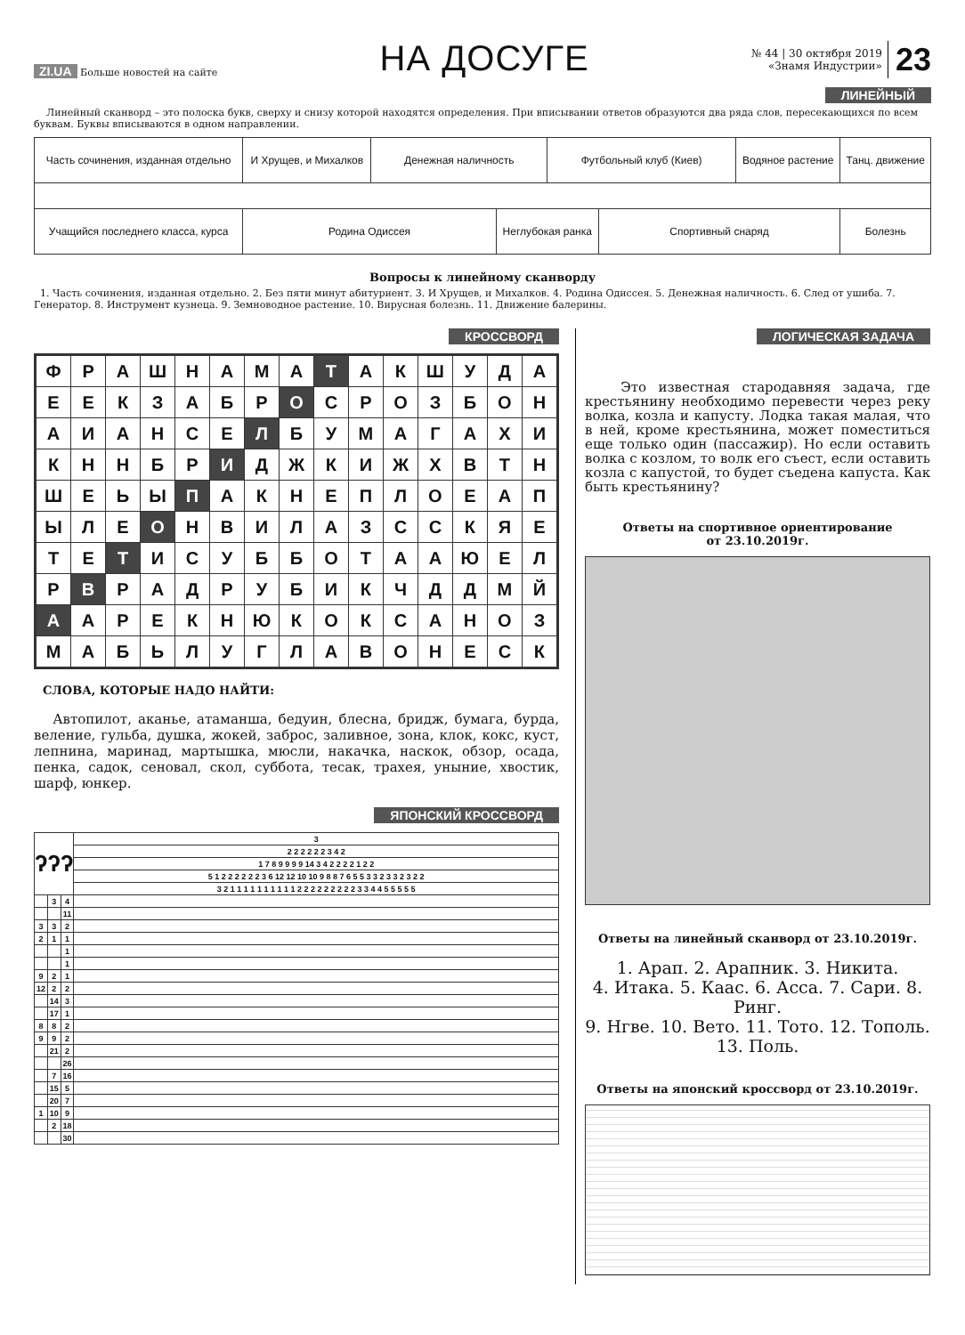ZI.UA Больше новостей на сайте
НА ДОСУГЕ
№ 44 | 30 октября 2019
«Знамя Индустрии»
23
ЛИНЕЙНЫЙ
Линейный сканворд – это полоска букв, сверху и снизу которой находятся определения. При вписывании ответов образуются два ряда слов, пересекающихся по всем буквам. Буквы вписываются в одном направлении.
| Часть сочинения, изданная отдельно | И Хрущев, и Михалков | | Денежная наличность | | Футбольный клуб (Киев) | | Водяное растение | | Танц. движение |
| Учащийся последнего класса, курса | | Родина Одиссея | | Неглубокая ранка | | Спортивный снаряд | | Болезнь | |
Вопросы к линейному сканворду
1. Часть сочинения, изданная отдельно. 2. Без пяти минут абитуриент. 3. И Хрущев, и Михалков. 4. Родина Одиссея. 5. Денежная наличность. 6. След от ушиба. 7. Генератор. 8. Инструмент кузнеца. 9. Земноводное растение. 10. Вирусная болезнь. 11. Движение балерины.
КРОССВОРД
| Ф | Р | А | Ш | Н | А | М | А | Т | А | К | Ш | У | Д | А |
| Е | Е | К | З | А | Б | Р | О | С | Р | О | З | Б | О | Н |
| А | И | А | Н | С | Е | Л | Б | У | М | А | Г | А | Х | И |
| К | Н | Н | Б | Р | И | Д | Ж | К | И | Ж | Х | В | Т | Н |
| Ш | Е | Ь | Ы | П | А | К | Н | Е | П | Л | О | Е | А | П |
| Ы | Л | Е | О | Н | В | И | Л | А | З | С | С | К | Я | Е |
| Т | Е | Т | И | С | У | Б | Б | О | Т | А | А | Ю | Е | Л |
| Р | В | Р | А | Д | Р | У | Б | И | К | Ч | Д | Д | М | Й |
| А | А | Р | Е | К | Н | Ю | К | О | К | С | А | Н | О | З |
| М | А | Б | Ь | Л | У | Г | Л | А | В | О | Н | Е | С | К |
СЛОВА, КОТОРЫЕ НАДО НАЙТИ:
Автопилот, аканье, атаманша, бедуин, блесна, бридж, бумага, бурда, веление, гульба, душка, жокей, заброс, заливное, зона, клок, кокс, куст, лепнина, маринад, мартышка, мюсли, накачка, наскок, обзор, осада, пенка, садок, сеновал, скол, суббота, тесак, трахея, уныние, хвостик, шарф, юнкер.
ЯПОНСКИЙ КРОССВОРД
| ʔʔʔ | | | 3 |
| | | | 2 2 2 2 2 2 3 4 2 |
| | | | 1 7 8 9 9 9 9 14 3 4 2 2 2 2 1 2 2 |
| | | | 5 1 2 2 2 2 2 2 3 6 12 12 10 10 9 8 8 7 6 5 5 3 3 2 3 3 2 3 2 2 |
| | | | 3 2 1 1 1 1 1 1 1 1 1 1 2 2 2 2 2 2 2 2 2 3 3 4 4 5 5 5 5 5 |
| | 3 | 4 | |
| | | 11 | |
| 3 | 3 | 2 | |
| 2 | 1 | 1 | |
| | | 1 | |
| | | 1 | |
| 9 | 2 | 1 | |
| 12 | 2 | 2 | |
| | 14 | 3 | |
| | 17 | 1 | |
| 8 | 8 | 2 | |
| 9 | 9 | 2 | |
| | 21 | 2 | |
| | | 26 | |
| | 7 | 16 | |
| | 15 | 5 | |
| | 20 | 7 | |
| 1 | 10 | 9 | |
| | 2 | 18 | |
| | | 30 | |
ЛОГИЧЕСКАЯ ЗАДАЧА
Это известная стародавняя задача, где крестьянину необходимо перевести через реку волка, козла и капусту. Лодка такая малая, что в ней, кроме крестьянина, может поместиться еще только один (пассажир). Но если оставить волка с козлом, то волк его съест, если оставить козла с капустой, то будет съедена капуста. Как быть крестьянину?
Ответы на спортивное ориентирование
от 23.10.2019г.
Ответы на линейный сканворд от 23.10.2019г.
1. Арап. 2. Арапник. 3. Никита.
4. Итака. 5. Каас. 6. Асса. 7. Сари. 8. Ринг.
9. Нгве. 10. Вето. 11. Тото. 12. Тополь.
13. Поль.
Ответы на японский кроссворд от 23.10.2019г.